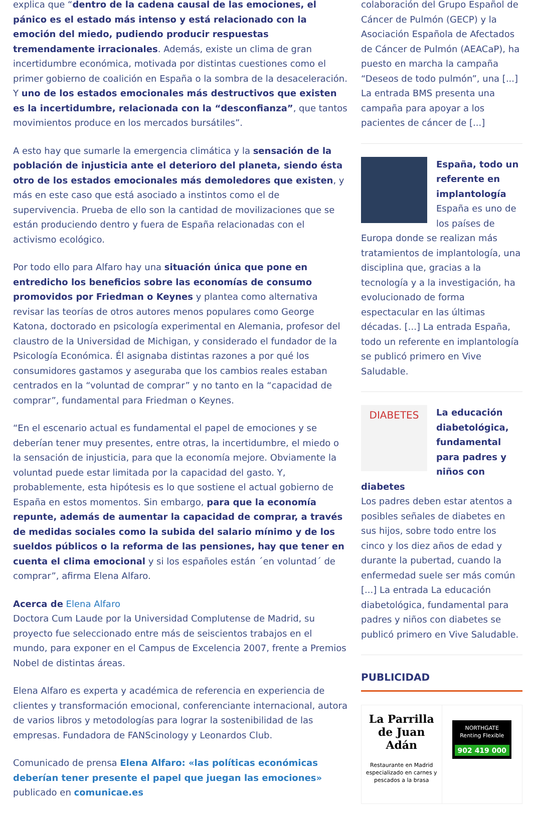explica que “dentro de la cadena causal de las emociones, el pánico es el estado más intenso y está relacionado con la emoción del miedo, pudiendo producir respuestas tremendamente irracionales. Además, existe un clima de gran incertidumbre económica, motivada por distintas cuestiones como el primer gobierno de coalición en España o la sombra de la desaceleración. Y uno de los estados emocionales más destructivos que existen es la incertidumbre, relacionada con la “desconfianza”, que tantos movimientos produce en los mercados bursátiles”.
A esto hay que sumarle la emergencia climática y la sensación de la población de injusticia ante el deterioro del planeta, siendo ésta otro de los estados emocionales más demoledores que existen, y más en este caso que está asociado a instintos como el de supervivencia. Prueba de ello son la cantidad de movilizaciones que se están produciendo dentro y fuera de España relacionadas con el activismo ecológico.
Por todo ello para Alfaro hay una situación única que pone en entredicho los beneficios sobre las economías de consumo promovidos por Friedman o Keynes y plantea como alternativa revisar las teorías de otros autores menos populares como George Katona, doctorado en psicología experimental en Alemania, profesor del claustro de la Universidad de Michigan, y considerado el fundador de la Psicología Económica. Él asignaba distintas razones a por qué los consumidores gastamos y aseguraba que los cambios reales estaban centrados en la “voluntad de comprar” y no tanto en la “capacidad de comprar”, fundamental para Friedman o Keynes.
“En el escenario actual es fundamental el papel de emociones y se deberían tener muy presentes, entre otras, la incertidumbre, el miedo o la sensación de injusticia, para que la economía mejore. Obviamente la voluntad puede estar limitada por la capacidad del gasto. Y, probablemente, esta hipótesis es lo que sostiene el actual gobierno de España en estos momentos. Sin embargo, para que la economía repunte, además de aumentar la capacidad de comprar, a través de medidas sociales como la subida del salario mínimo y de los sueldos públicos o la reforma de las pensiones, hay que tener en cuenta el clima emocional y si los españoles están ´en voluntad´ de comprar”, afirma Elena Alfaro.
Acerca de Elena Alfaro
Doctora Cum Laude por la Universidad Complutense de Madrid, su proyecto fue seleccionado entre más de seiscientos trabajos en el mundo, para exponer en el Campus de Excelencia 2007, frente a Premios Nobel de distintas áreas.
Elena Alfaro es experta y académica de referencia en experiencia de clientes y transformación emocional, conferenciante internacional, autora de varios libros y metodologías para lograr la sostenibilidad de las empresas. Fundadora de FANScinology y Leonardos Club.
Comunicado de prensa Elena Alfaro: «las políticas económicas deberían tener presente el papel que juegan las emociones» publicado en comunicae.es
colaboración del Grupo Español de Cáncer de Pulmón (GECP) y la Asociación Española de Afectados de Cáncer de Pulmón (AEACaP), ha puesto en marcha la campaña “Deseos de todo pulmón”, una [...] La entrada BMS presenta una campaña para apoyar a los pacientes de cáncer de [...]
España, todo un referente en implantología
España es uno de los países de Europa donde se realizan más tratamientos de implantología, una disciplina que, gracias a la tecnología y a la investigación, ha evolucionado de forma espectacular en las últimas décadas. [...] La entrada España, todo un referente en implantología se publicó primero en Vive Saludable.
DIABETES
La educación diabetológica, fundamental para padres y niños con diabetes
Los padres deben estar atentos a posibles señales de diabetes en sus hijos, sobre todo entre los cinco y los diez años de edad y durante la pubertad, cuando la enfermedad suele ser más común [...] La entrada La educación diabetológica, fundamental para padres y niños con diabetes se publicó primero en Vive Saludable.
PUBLICIDAD
La Parrilla de Juan Adán
Restaurante en Madrid especializado en carnes y pescados a la brasa
NORTHGATE
Renting Flexible
902 419 000